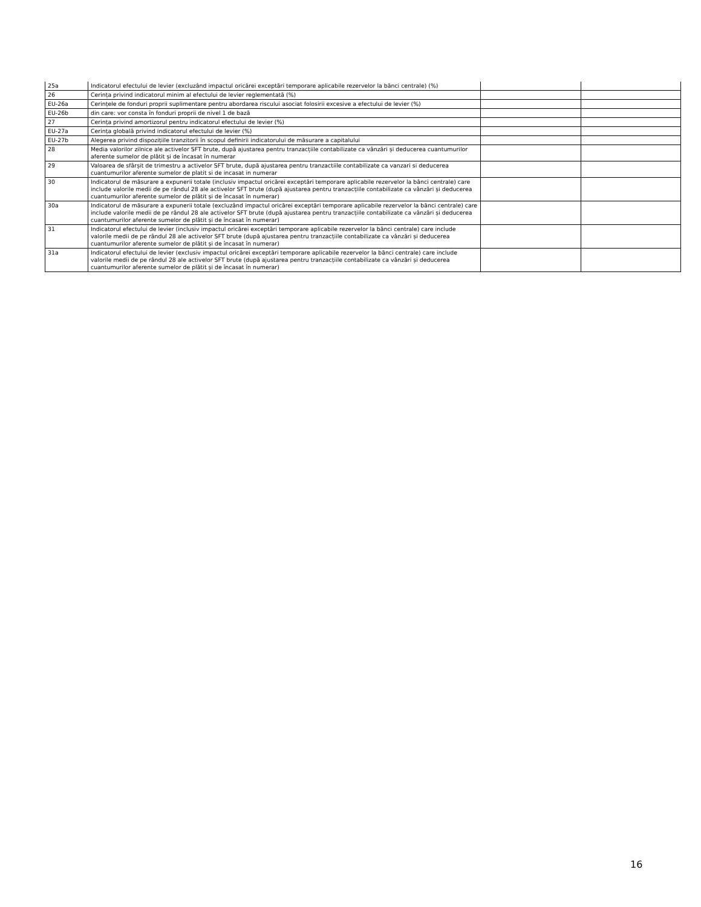| 25a | Indicatorul efectului de levier (excluzând impactul oricărei exceptări temporare aplicabile rezervelor la bănci centrale) (%) | | |
| 26 | Cerința privind indicatorul minim al efectului de levier reglementată (%) | | |
| EU-26a | Cerințele de fonduri proprii suplimentare pentru abordarea riscului asociat folosirii excesive a efectului de levier (%) | | |
| EU-26b | din care: vor consta în fonduri proprii de nivel 1 de bază | | |
| 27 | Cerința privind amortizorul pentru indicatorul efectului de levier (%) | | |
| EU-27a | Cerința globală privind indicatorul efectului de levier (%) | | |
| EU-27b | Alegerea privind dispozițiile tranzitorii în scopul definirii indicatorului de măsurare a capitalului | | |
| 28 | Media valorilor zilnice ale activelor SFT brute, după ajustarea pentru tranzacțiile contabilizate ca vânzări și deducerea cuantumurilor aferente sumelor de plătit și de încasat în numerar | | |
| 29 | Valoarea de sfârșit de trimestru a activelor SFT brute, după ajustarea pentru tranzactiile contabilizate ca vanzari si deducerea cuantumurilor aferente sumelor de platit si de incasat in numerar | | |
| 30 | Indicatorul de măsurare a expunerii totale (inclusiv impactul oricărei exceptări temporare aplicabile rezervelor la bănci centrale) care include valorile medii de pe rândul 28 ale activelor SFT brute (după ajustarea pentru tranzacțiile contabilizate ca vânzări și deducerea cuantumurilor aferente sumelor de plătit și de încasat în numerar) | | |
| 30a | Indicatorul de măsurare a expunerii totale (excluzând impactul oricărei exceptări temporare aplicabile rezervelor la bănci centrale) care include valorile medii de pe rândul 28 ale activelor SFT brute (după ajustarea pentru tranzacțiile contabilizate ca vânzări și deducerea cuantumurilor aferente sumelor de plătit și de încasat în numerar) | | |
| 31 | Indicatorul efectului de levier (inclusiv impactul oricărei exceptări temporare aplicabile rezervelor la bănci centrale) care include valorile medii de pe rândul 28 ale activelor SFT brute (după ajustarea pentru tranzacțiile contabilizate ca vânzări și deducerea cuantumurilor aferente sumelor de plătit și de încasat în numerar) | | |
| 31a | Indicatorul efectului de levier (exclusiv impactul oricărei exceptări temporare aplicabile rezervelor la bănci centrale) care include valorile medii de pe rândul 28 ale activelor SFT brute (după ajustarea pentru tranzacțiile contabilizate ca vânzări și deducerea cuantumurilor aferente sumelor de plătit și de încasat în numerar) | | |
16